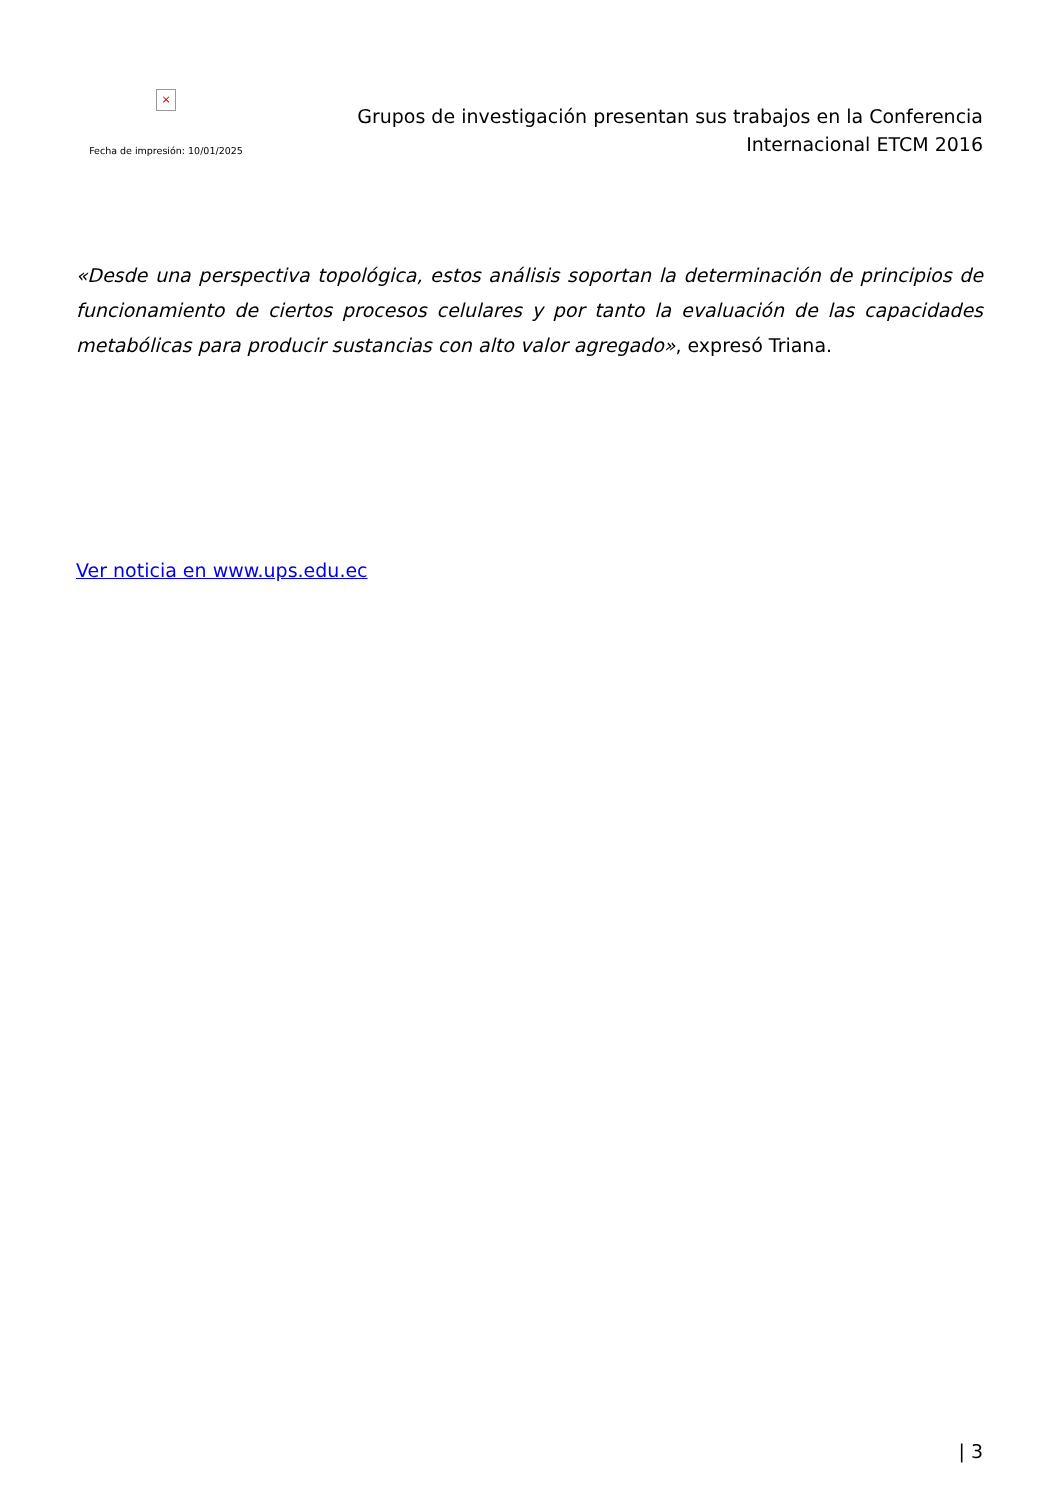×
Fecha de impresión: 10/01/2025
Grupos de investigación presentan sus trabajos en la Conferencia Internacional ETCM 2016
«Desde una perspectiva topológica, estos análisis soportan la determinación de principios de funcionamiento de ciertos procesos celulares y por tanto la evaluación de las capacidades metabólicas para producir sustancias con alto valor agregado», expresó Triana.
Ver noticia en www.ups.edu.ec
| 3